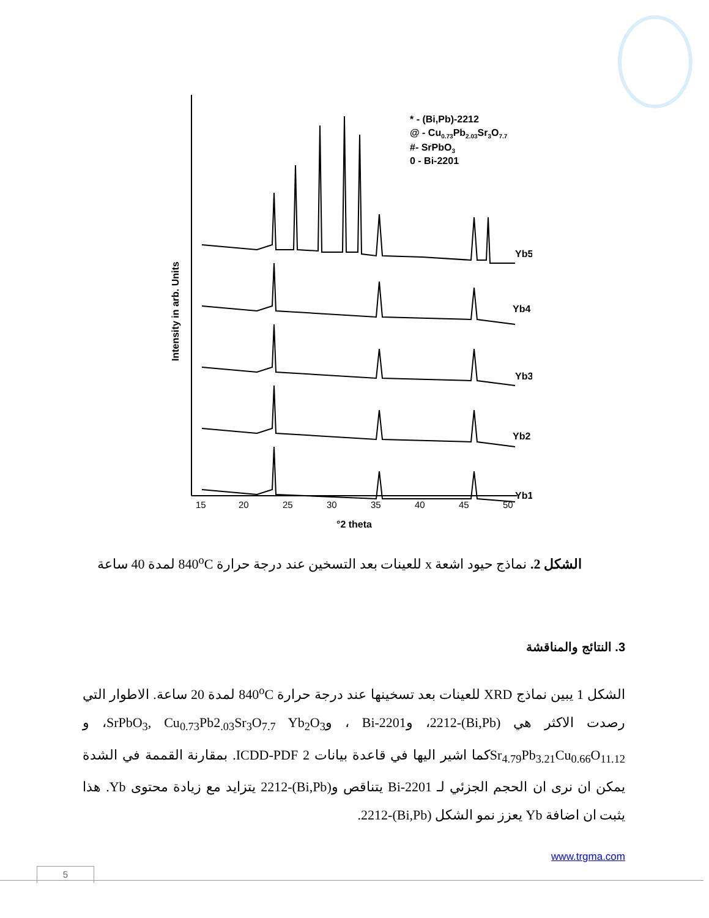15
20
25
30
35
40
45
50
°2 theta
Intensity in arb. Units
* - (Bi,Pb)-2212
@ - Cu0.73Pb2.03Sr3O7.7
#- SrPbO3
0 - Bi-2201
Yb5
Yb4
Yb3
Yb2
Yb1
Yb0
الشكل 2. نماذج حيود اشعة x للعينات بعد التسخين عند درجة حرارة 840<sup>o</sup>C لمدة 40 ساعة
3. النتائج والمناقشة
الشكل 1 يبين نماذج XRD للعينات بعد تسخينها عند درجة حرارة 840<sup>o</sup>C لمدة 20 ساعة. الاطوار التي رصدت الاكثر هي (Bi,Pb)-2212، وBi-2201 ، وSrPbO<sub>3</sub>, Cu<sub>0.73</sub>Pb2<sub>.03</sub>Sr<sub>3</sub>O<sub>7.7</sub> Yb<sub>2</sub>O<sub>3</sub>، و Sr<sub>4.79</sub>Pb<sub>3.21</sub>Cu<sub>0.66</sub>O<sub>11.12</sub>كما اشير اليها في قاعدة بيانات ICDD-PDF 2. بمقارنة القممة في الشدة يمكن ان نرى ان الحجم الجزئي لـ Bi-2201 يتناقص و(Bi,Pb)-2212 يتزايد مع زيادة محتوى Yb. هذا يثبت ان اضافة Yb يعزز نمو الشكل (Bi,Pb)-2212.
www.trgma.com
5